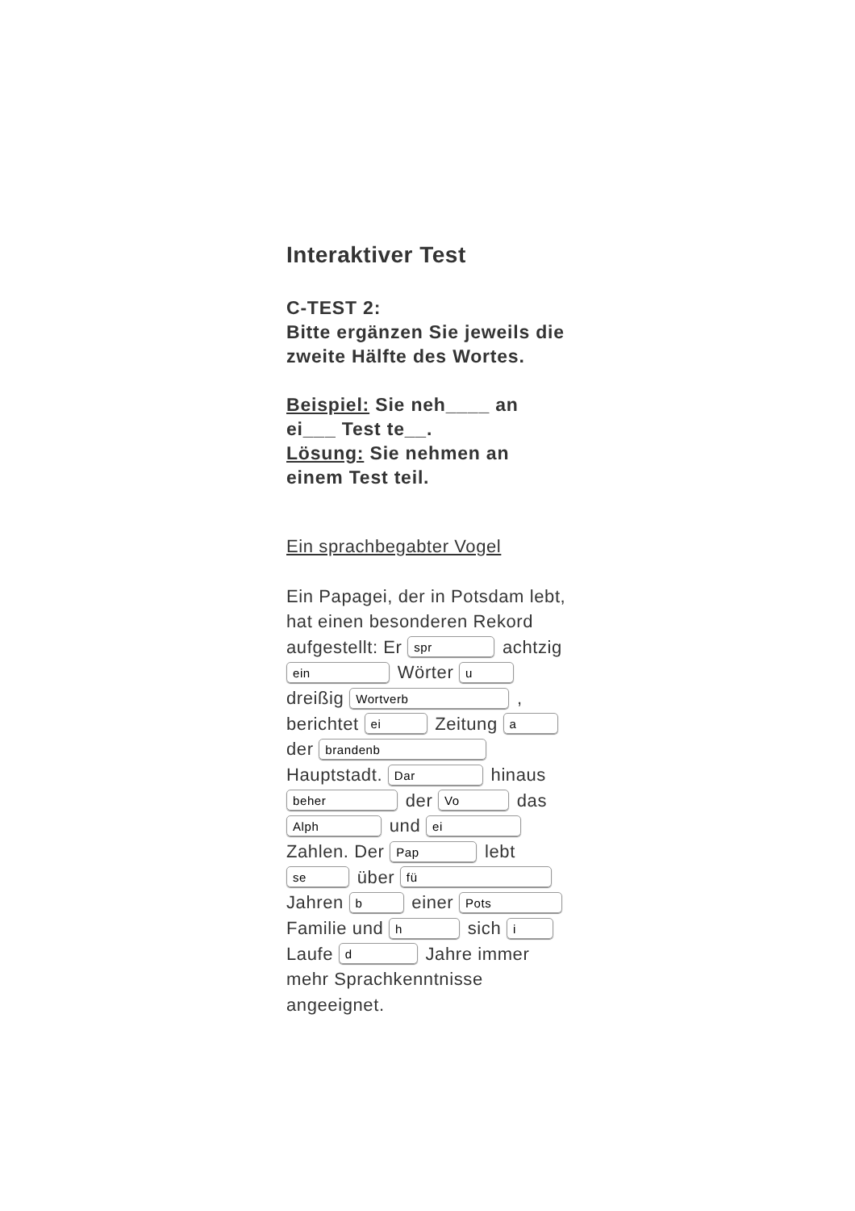Interaktiver Test
C-TEST 2:
Bitte ergänzen Sie jeweils die zweite Hälfte des Wortes.
Beispiel: Sie neh____ an ei___ Test te__.
Lösung: Sie nehmen an einem Test teil.
Ein sprachbegabter Vogel
Ein Papagei, der in Potsdam lebt, hat einen besonderen Rekord aufgestellt: Er spr achtzig ein Wörter u dreißig Wortverb , berichtet ei Zeitung a der brandenb Hauptstadt. Dar hinaus beher der Vo das Alph und ei Zahlen. Der Pap lebt se über fü Jahren b einer Pots Familie und h sich i Laufe d Jahre immer mehr Sprachkenntnisse angeeignet.